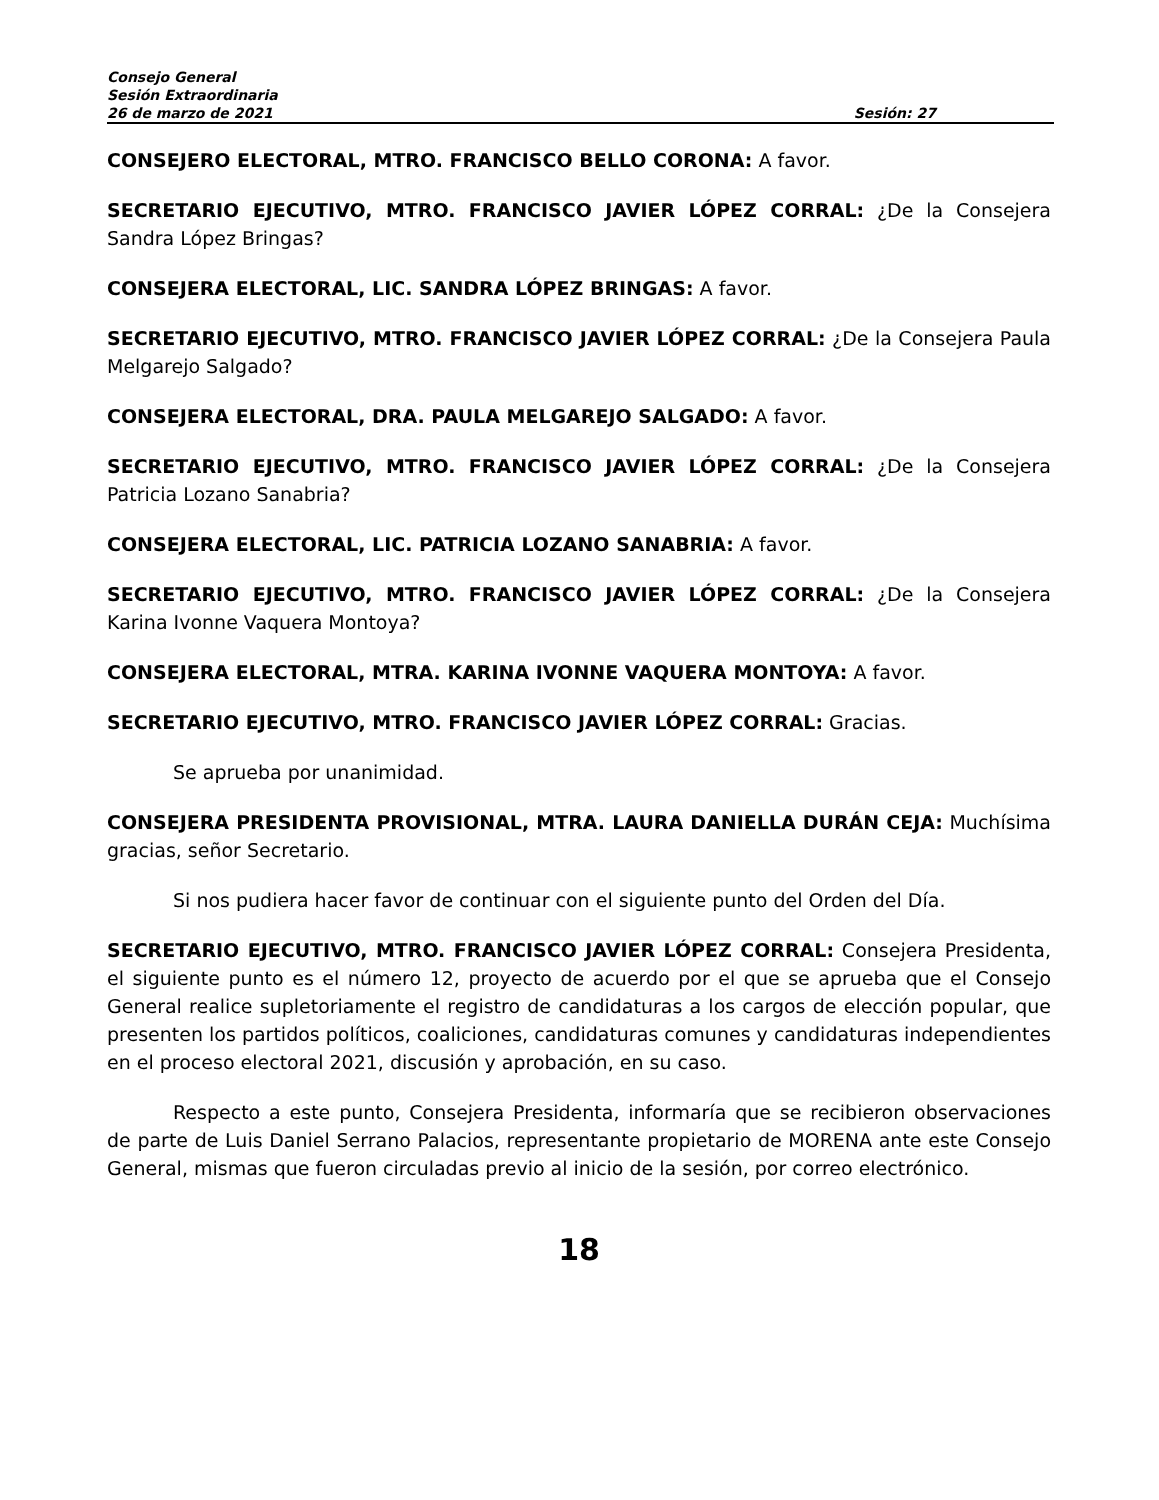Consejo General
Sesión Extraordinaria
26 de marzo de 2021 Sesión: 27
CONSEJERO ELECTORAL, MTRO. FRANCISCO BELLO CORONA: A favor.
SECRETARIO EJECUTIVO, MTRO. FRANCISCO JAVIER LÓPEZ CORRAL: ¿De la Consejera Sandra López Bringas?
CONSEJERA ELECTORAL, LIC. SANDRA LÓPEZ BRINGAS: A favor.
SECRETARIO EJECUTIVO, MTRO. FRANCISCO JAVIER LÓPEZ CORRAL: ¿De la Consejera Paula Melgarejo Salgado?
CONSEJERA ELECTORAL, DRA. PAULA MELGAREJO SALGADO: A favor.
SECRETARIO EJECUTIVO, MTRO. FRANCISCO JAVIER LÓPEZ CORRAL: ¿De la Consejera Patricia Lozano Sanabria?
CONSEJERA ELECTORAL, LIC. PATRICIA LOZANO SANABRIA: A favor.
SECRETARIO EJECUTIVO, MTRO. FRANCISCO JAVIER LÓPEZ CORRAL: ¿De la Consejera Karina Ivonne Vaquera Montoya?
CONSEJERA ELECTORAL, MTRA. KARINA IVONNE VAQUERA MONTOYA: A favor.
SECRETARIO EJECUTIVO, MTRO. FRANCISCO JAVIER LÓPEZ CORRAL: Gracias.
Se aprueba por unanimidad.
CONSEJERA PRESIDENTA PROVISIONAL, MTRA. LAURA DANIELLA DURÁN CEJA: Muchísima gracias, señor Secretario.
Si nos pudiera hacer favor de continuar con el siguiente punto del Orden del Día.
SECRETARIO EJECUTIVO, MTRO. FRANCISCO JAVIER LÓPEZ CORRAL: Consejera Presidenta, el siguiente punto es el número 12, proyecto de acuerdo por el que se aprueba que el Consejo General realice supletoriamente el registro de candidaturas a los cargos de elección popular, que presenten los partidos políticos, coaliciones, candidaturas comunes y candidaturas independientes en el proceso electoral 2021, discusión y aprobación, en su caso.
Respecto a este punto, Consejera Presidenta, informaría que se recibieron observaciones de parte de Luis Daniel Serrano Palacios, representante propietario de MORENA ante este Consejo General, mismas que fueron circuladas previo al inicio de la sesión, por correo electrónico.
18